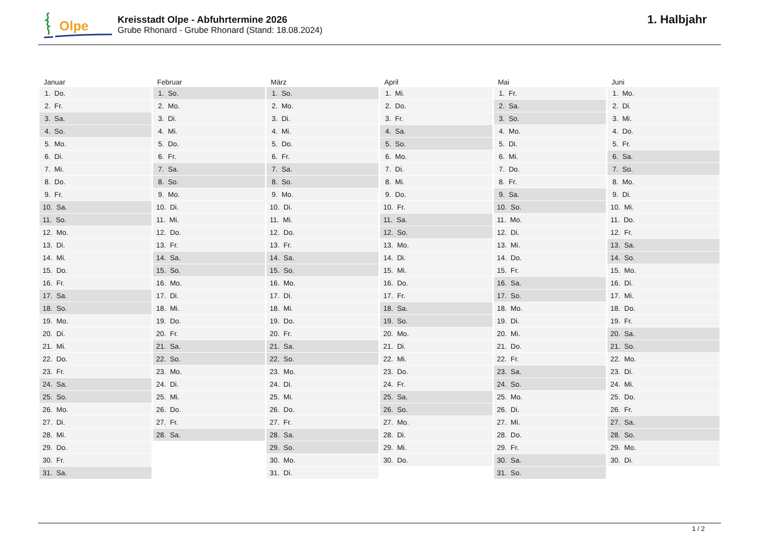Olpe
Kreisstadt Olpe - Abfuhrtermine 2026
Grube Rhonard - Grube Rhonard (Stand: 18.08.2024)
1. Halbjahr
| Januar | Februar | März | April | Mai | Juni |
| --- | --- | --- | --- | --- | --- |
| 1. Do. | 1. So. | 1. So. | 1. Mi. | 1. Fr. | 1. Mo. |
| 2. Fr. | 2. Mo. | 2. Mo. | 2. Do. | 2. Sa. | 2. Di. |
| 3. Sa. | 3. Di. | 3. Di. | 3. Fr. | 3. So. | 3. Mi. |
| 4. So. | 4. Mi. | 4. Mi. | 4. Sa. | 4. Mo. | 4. Do. |
| 5. Mo. | 5. Do. | 5. Do. | 5. So. | 5. Di. | 5. Fr. |
| 6. Di. | 6. Fr. | 6. Fr. | 6. Mo. | 6. Mi. | 6. Sa. |
| 7. Mi. | 7. Sa. | 7. Sa. | 7. Di. | 7. Do. | 7. So. |
| 8. Do. | 8. So. | 8. So. | 8. Mi. | 8. Fr. | 8. Mo. |
| 9. Fr. | 9. Mo. | 9. Mo. | 9. Do. | 9. Sa. | 9. Di. |
| 10. Sa. | 10. Di. | 10. Di. | 10. Fr. | 10. So. | 10. Mi. |
| 11. So. | 11. Mi. | 11. Mi. | 11. Sa. | 11. Mo. | 11. Do. |
| 12. Mo. | 12. Do. | 12. Do. | 12. So. | 12. Di. | 12. Fr. |
| 13. Di. | 13. Fr. | 13. Fr. | 13. Mo. | 13. Mi. | 13. Sa. |
| 14. Mi. | 14. Sa. | 14. Sa. | 14. Di. | 14. Do. | 14. So. |
| 15. Do. | 15. So. | 15. So. | 15. Mi. | 15. Fr. | 15. Mo. |
| 16. Fr. | 16. Mo. | 16. Mo. | 16. Do. | 16. Sa. | 16. Di. |
| 17. Sa. | 17. Di. | 17. Di. | 17. Fr. | 17. So. | 17. Mi. |
| 18. So. | 18. Mi. | 18. Mi. | 18. Sa. | 18. Mo. | 18. Do. |
| 19. Mo. | 19. Do. | 19. Do. | 19. So. | 19. Di. | 19. Fr. |
| 20. Di. | 20. Fr. | 20. Fr. | 20. Mo. | 20. Mi. | 20. Sa. |
| 21. Mi. | 21. Sa. | 21. Sa. | 21. Di. | 21. Do. | 21. So. |
| 22. Do. | 22. So. | 22. So. | 22. Mi. | 22. Fr. | 22. Mo. |
| 23. Fr. | 23. Mo. | 23. Mo. | 23. Do. | 23. Sa. | 23. Di. |
| 24. Sa. | 24. Di. | 24. Di. | 24. Fr. | 24. So. | 24. Mi. |
| 25. So. | 25. Mi. | 25. Mi. | 25. Sa. | 25. Mo. | 25. Do. |
| 26. Mo. | 26. Do. | 26. Do. | 26. So. | 26. Di. | 26. Fr. |
| 27. Di. | 27. Fr. | 27. Fr. | 27. Mo. | 27. Mi. | 27. Sa. |
| 28. Mi. | 28. Sa. | 28. Sa. | 28. Di. | 28. Do. | 28. So. |
| 29. Do. | | 29. So. | 29. Mi. | 29. Fr. | 29. Mo. |
| 30. Fr. | | 30. Mo. | 30. Do. | 30. Sa. | 30. Di. |
| 31. Sa. | | 31. Di. | | 31. So. | |
1 / 2